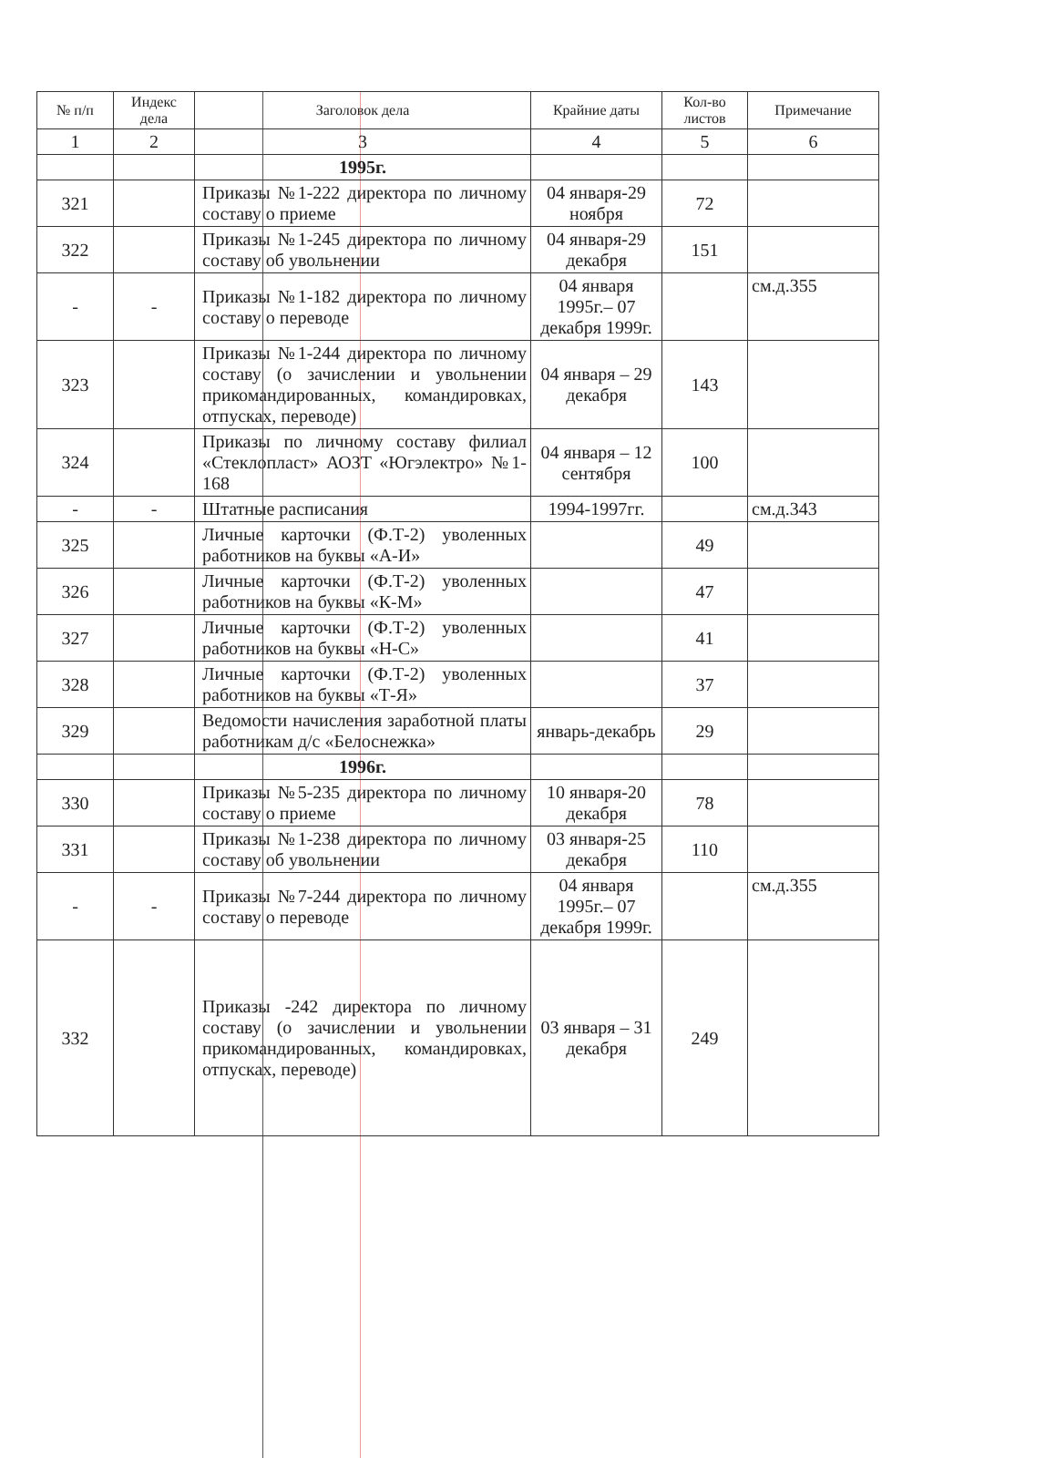| № п/п | Индекс дела | Заголовок дела | Крайние даты | Кол-во листов | Примечание |
| --- | --- | --- | --- | --- | --- |
| 1 | 2 | 3 | 4 | 5 | 6 |
| | | 1995г. | | | |
| 321 | | Приказы №1-222 директора по личному составу о приеме | 04 января-29 ноября | 72 | |
| 322 | | Приказы №1-245 директора по личному составу об увольнении | 04 января-29 декабря | 151 | |
| - | - | Приказы №1-182 директора по личному составу о переводе | 04 января 1995г.– 07 декабря 1999г. | | см.д.355 |
| 323 | | Приказы №1-244 директора по личному составу (о зачислении и увольнении прикомандированных, командировках, отпусках, переводе) | 04 января – 29 декабря | 143 | |
| 324 | | Приказы по личному составу филиал «Стеклопласт» АОЗТ «Югэлектро» №1-168 | 04 января – 12 сентября | 100 | |
| - | - | Штатные расписания | 1994-1997гг. | | см.д.343 |
| 325 | | Личные карточки (Ф.Т-2) уволенных работников на буквы «А-И» | | 49 | |
| 326 | | Личные карточки (Ф.Т-2) уволенных работников на буквы «К-М» | | 47 | |
| 327 | | Личные карточки (Ф.Т-2) уволенных работников на буквы «Н-С» | | 41 | |
| 328 | | Личные карточки (Ф.Т-2) уволенных работников на буквы «Т-Я» | | 37 | |
| 329 | | Ведомости начисления заработной платы работникам д/с «Белоснежка» | январь-декабрь | 29 | |
| | | 1996г. | | | |
| 330 | | Приказы №5-235 директора по личному составу о приеме | 10 января-20 декабря | 78 | |
| 331 | | Приказы №1-238 директора по личному составу об увольнении | 03 января-25 декабря | 110 | |
| - | - | Приказы №7-244 директора по личному составу о переводе | 04 января 1995г.– 07 декабря 1999г. | | см.д.355 |
| 332 | | Приказы -242 директора по личному составу (о зачислении и увольнении прикомандированных, командировках, отпусках, переводе) | 03 января – 31 декабря | 249 | |